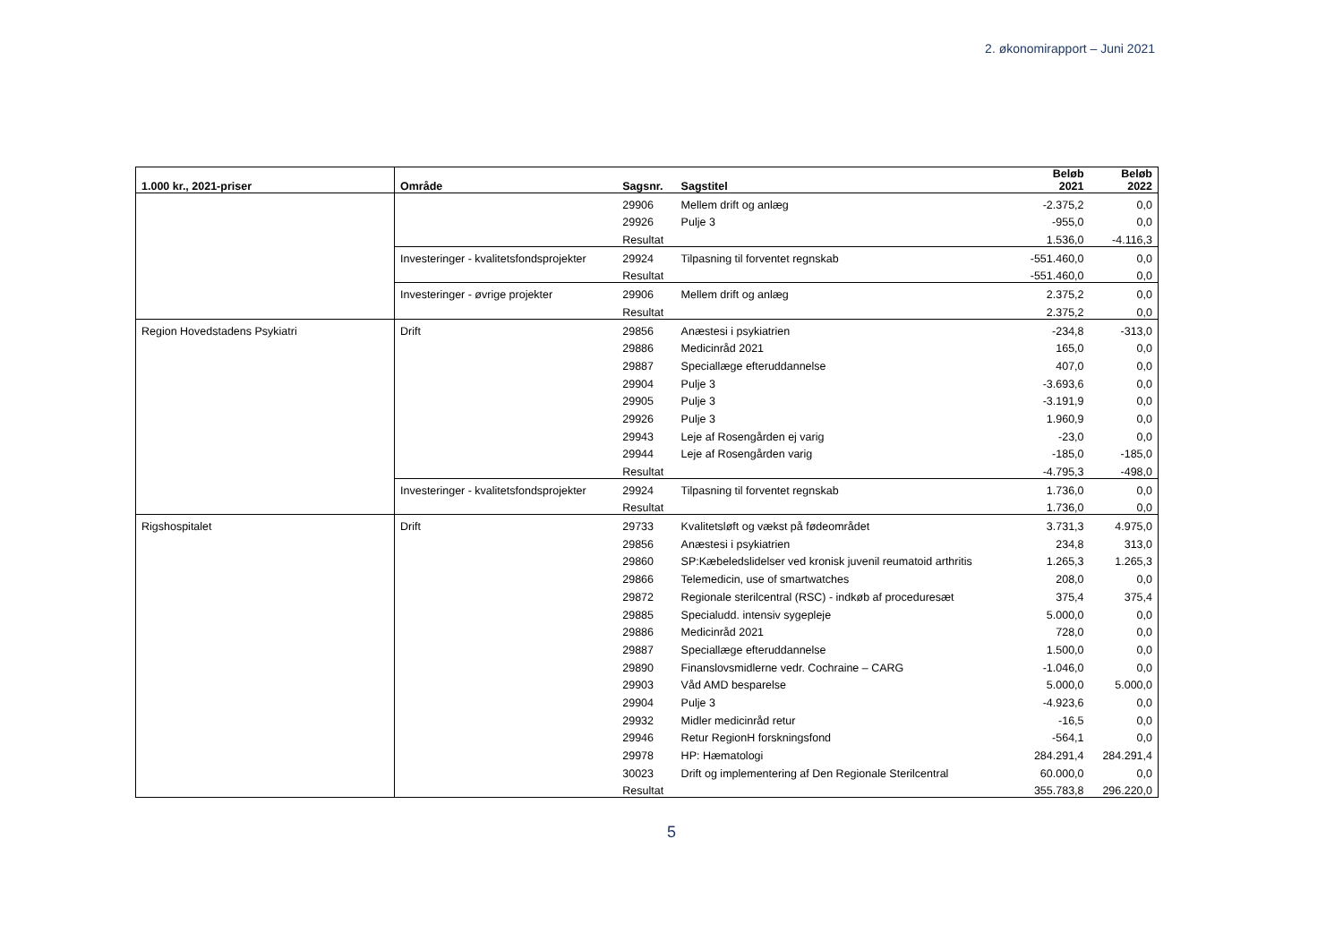2. økonomirapport – Juni 2021
| 1.000 kr., 2021-priser | Område | Sagsnr. | Sagstitel | Beløb 2021 | Beløb 2022 |
| --- | --- | --- | --- | --- | --- |
| | | 29906 | Mellem drift og anlæg | -2.375,2 | 0,0 |
| | | 29926 | Pulje 3 | -955,0 | 0,0 |
| | | Resultat | | 1.536,0 | -4.116,3 |
| | Investeringer - kvalitetsfondsprojekter | 29924 | Tilpasning til forventet regnskab | -551.460,0 | 0,0 |
| | | Resultat | | -551.460,0 | 0,0 |
| | Investeringer - øvrige projekter | 29906 | Mellem drift og anlæg | 2.375,2 | 0,0 |
| | | Resultat | | 2.375,2 | 0,0 |
| Region Hovedstadens Psykiatri | Drift | 29856 | Anæstesi i psykiatrien | -234,8 | -313,0 |
| | | 29886 | Medicinråd 2021 | 165,0 | 0,0 |
| | | 29887 | Speciallæge efteruddannelse | 407,0 | 0,0 |
| | | 29904 | Pulje 3 | -3.693,6 | 0,0 |
| | | 29905 | Pulje 3 | -3.191,9 | 0,0 |
| | | 29926 | Pulje 3 | 1.960,9 | 0,0 |
| | | 29943 | Leje af Rosengården ej varig | -23,0 | 0,0 |
| | | 29944 | Leje af Rosengården varig | -185,0 | -185,0 |
| | | Resultat | | -4.795,3 | -498,0 |
| | Investeringer - kvalitetsfondsprojekter | 29924 | Tilpasning til forventet regnskab | 1.736,0 | 0,0 |
| | | Resultat | | 1.736,0 | 0,0 |
| Rigshospitalet | Drift | 29733 | Kvalitetsløft og vækst på fødeområdet | 3.731,3 | 4.975,0 |
| | | 29856 | Anæstesi i psykiatrien | 234,8 | 313,0 |
| | | 29860 | SP:Kæbeledslidelser ved kronisk juvenil reumatoid arthritis | 1.265,3 | 1.265,3 |
| | | 29866 | Telemedicin, use of smartwatches | 208,0 | 0,0 |
| | | 29872 | Regionale sterilcentral (RSC) - indkøb af proceduresæt | 375,4 | 375,4 |
| | | 29885 | Specialudd. intensiv sygepleje | 5.000,0 | 0,0 |
| | | 29886 | Medicinråd 2021 | 728,0 | 0,0 |
| | | 29887 | Speciallæge efteruddannelse | 1.500,0 | 0,0 |
| | | 29890 | Finanslovsmidlerne vedr. Cochraine – CARG | -1.046,0 | 0,0 |
| | | 29903 | Våd AMD besparelse | 5.000,0 | 5.000,0 |
| | | 29904 | Pulje 3 | -4.923,6 | 0,0 |
| | | 29932 | Midler medicinråd retur | -16,5 | 0,0 |
| | | 29946 | Retur RegionH forskningsfond | -564,1 | 0,0 |
| | | 29978 | HP: Hæmatologi | 284.291,4 | 284.291,4 |
| | | 30023 | Drift og implementering af Den Regionale Sterilcentral | 60.000,0 | 0,0 |
| | | Resultat | | 355.783,8 | 296.220,0 |
5